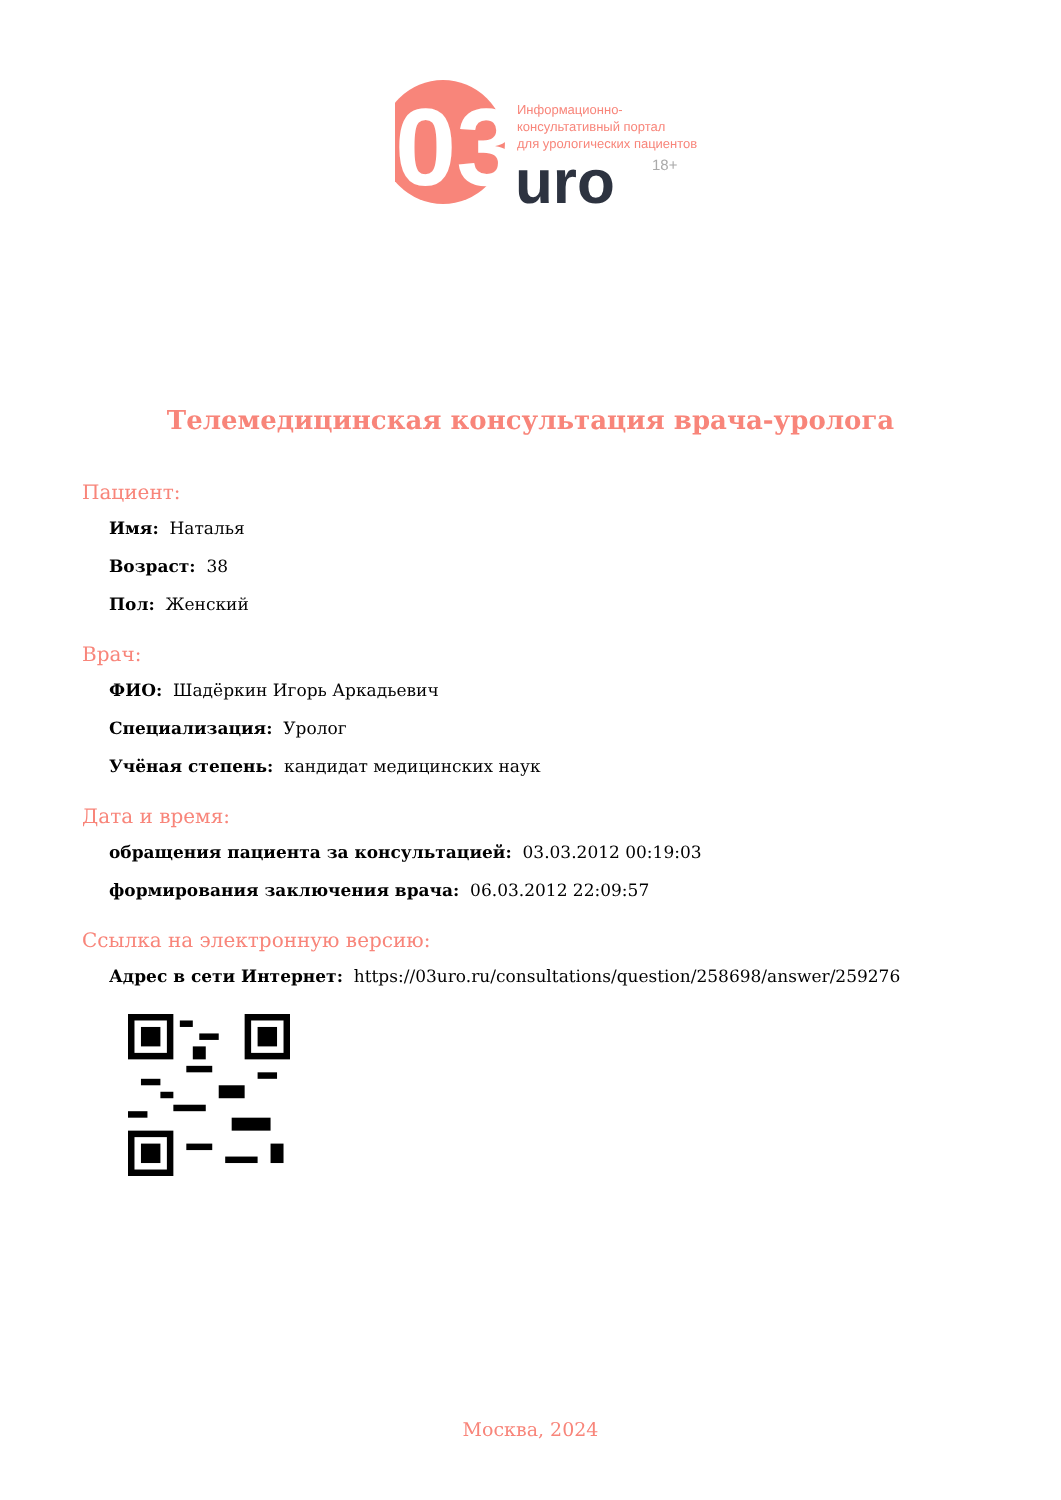03
Информационно-
консультативный портал
для урологических пациентов
uro
18+
Телемедицинская консультация врача-уролога
Пациент:
Имя: Наталья
Возраст: 38
Пол: Женский
Врач:
ФИО: Шадёркин Игорь Аркадьевич
Специализация: Уролог
Учёная степень: кандидат медицинских наук
Дата и время:
обращения пациента за консультацией: 03.03.2012 00:19:03
формирования заключения врача: 06.03.2012 22:09:57
Ссылка на электронную версию:
Адрес в сети Интернет: https://03uro.ru/consultations/question/258698/answer/259276
Москва, 2024